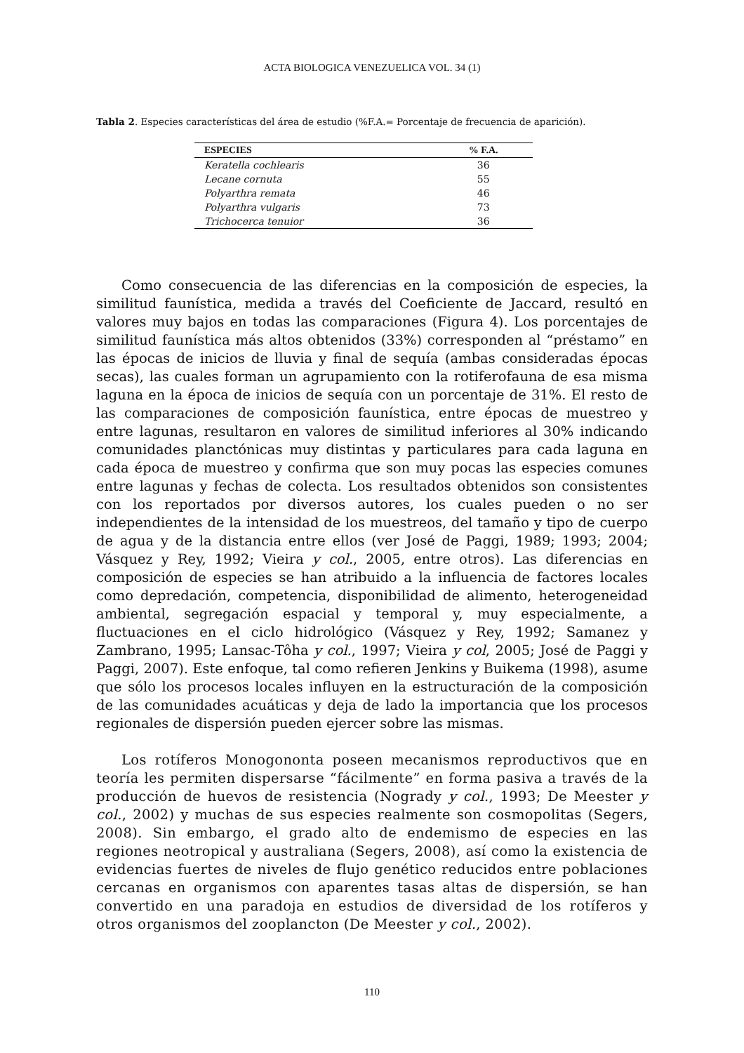ACTA BIOLOGICA VENEZUELICA VOL. 34 (1)
Tabla 2. Especies características del área de estudio (%F.A.= Porcentaje de frecuencia de aparición).
| ESPECIES | % F.A. |
| --- | --- |
| Keratella cochlearis | 36 |
| Lecane cornuta | 55 |
| Polyarthra remata | 46 |
| Polyarthra vulgaris | 73 |
| Trichocerca tenuior | 36 |
Como consecuencia de las diferencias en la composición de especies, la similitud faunística, medida a través del Coeficiente de Jaccard, resultó en valores muy bajos en todas las comparaciones (Figura 4). Los porcentajes de similitud faunística más altos obtenidos (33%) corresponden al “préstamo” en las épocas de inicios de lluvia y final de sequía (ambas consideradas épocas secas), las cuales forman un agrupamiento con la rotiferofauna de esa misma laguna en la época de inicios de sequía con un porcentaje de 31%. El resto de las comparaciones de composición faunística, entre épocas de muestreo y entre lagunas, resultaron en valores de similitud inferiores al 30% indicando comunidades planctónicas muy distintas y particulares para cada laguna en cada época de muestreo y confirma que son muy pocas las especies comunes entre lagunas y fechas de colecta. Los resultados obtenidos son consistentes con los reportados por diversos autores, los cuales pueden o no ser independientes de la intensidad de los muestreos, del tamaño y tipo de cuerpo de agua y de la distancia entre ellos (ver José de Paggi, 1989; 1993; 2004; Vásquez y Rey, 1992; Vieira y col., 2005, entre otros). Las diferencias en composición de especies se han atribuido a la influencia de factores locales como depredación, competencia, disponibilidad de alimento, heterogeneidad ambiental, segregación espacial y temporal y, muy especialmente, a fluctuaciones en el ciclo hidrológico (Vásquez y Rey, 1992; Samanez y Zambrano, 1995; Lansac-Tôha y col., 1997; Vieira y col, 2005; José de Paggi y Paggi, 2007). Este enfoque, tal como refieren Jenkins y Buikema (1998), asume que sólo los procesos locales influyen en la estructuración de la composición de las comunidades acuáticas y deja de lado la importancia que los procesos regionales de dispersión pueden ejercer sobre las mismas.
Los rotíferos Monogononta poseen mecanismos reproductivos que en teoría les permiten dispersarse “fácilmente” en forma pasiva a través de la producción de huevos de resistencia (Nogrady y col., 1993; De Meester y col., 2002) y muchas de sus especies realmente son cosmopolitas (Segers, 2008). Sin embargo, el grado alto de endemismo de especies en las regiones neotropical y australiana (Segers, 2008), así como la existencia de evidencias fuertes de niveles de flujo genético reducidos entre poblaciones cercanas en organismos con aparentes tasas altas de dispersión, se han convertido en una paradoja en estudios de diversidad de los rotíferos y otros organismos del zooplancton (De Meester y col., 2002).
110